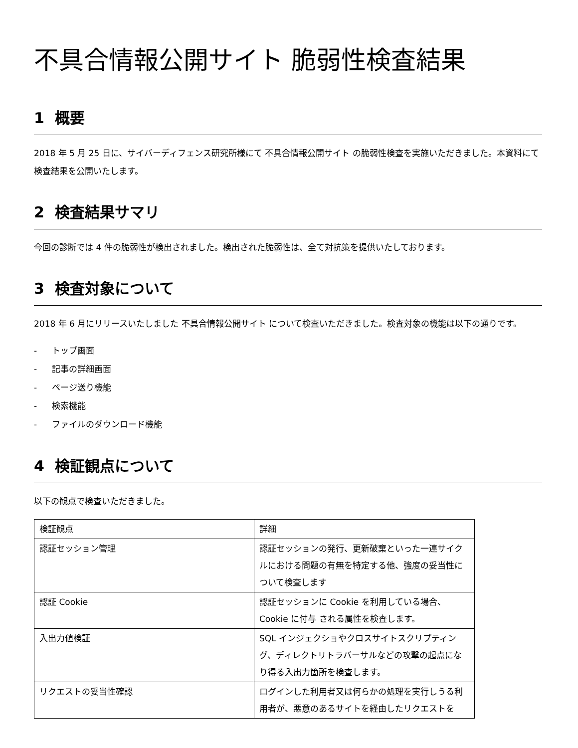不具合情報公開サイト 脆弱性検査結果
1 概要
2018 年 5 月 25 日に、サイバーディフェンス研究所様にて 不具合情報公開サイト の脆弱性検査を実施いただきました。本資料にて検査結果を公開いたします。
2 検査結果サマリ
今回の診断では 4 件の脆弱性が検出されました。検出された脆弱性は、全て対抗策を提供いたしております。
3 検査対象について
2018 年 6 月にリリースいたしました 不具合情報公開サイト について検査いただきました。検査対象の機能は以下の通りです。
- トップ画面
- 記事の詳細画面
- ページ送り機能
- 検索機能
- ファイルのダウンロード機能
4 検証観点について
以下の観点で検査いただきました。
| 検証観点 | 詳細 |
| 認証セッション管理 | 認証セッションの発行、更新破棄といった一連サイクルにおける問題の有無を特定する他、強度の妥当性について検査します |
| 認証 Cookie | 認証セッションに Cookie を利用している場合、Cookie に付与 される属性を検査します。 |
| 入出力値検証 | SQL インジェクショやクロスサイトスクリプティング、ディレクトリトラバーサルなどの攻撃の起点になり得る入出力箇所を検査します。 |
| リクエストの妥当性確認 | ログインした利用者又は何らかの処理を実行しうる利用者が、悪意のあるサイトを経由したリクエストを |